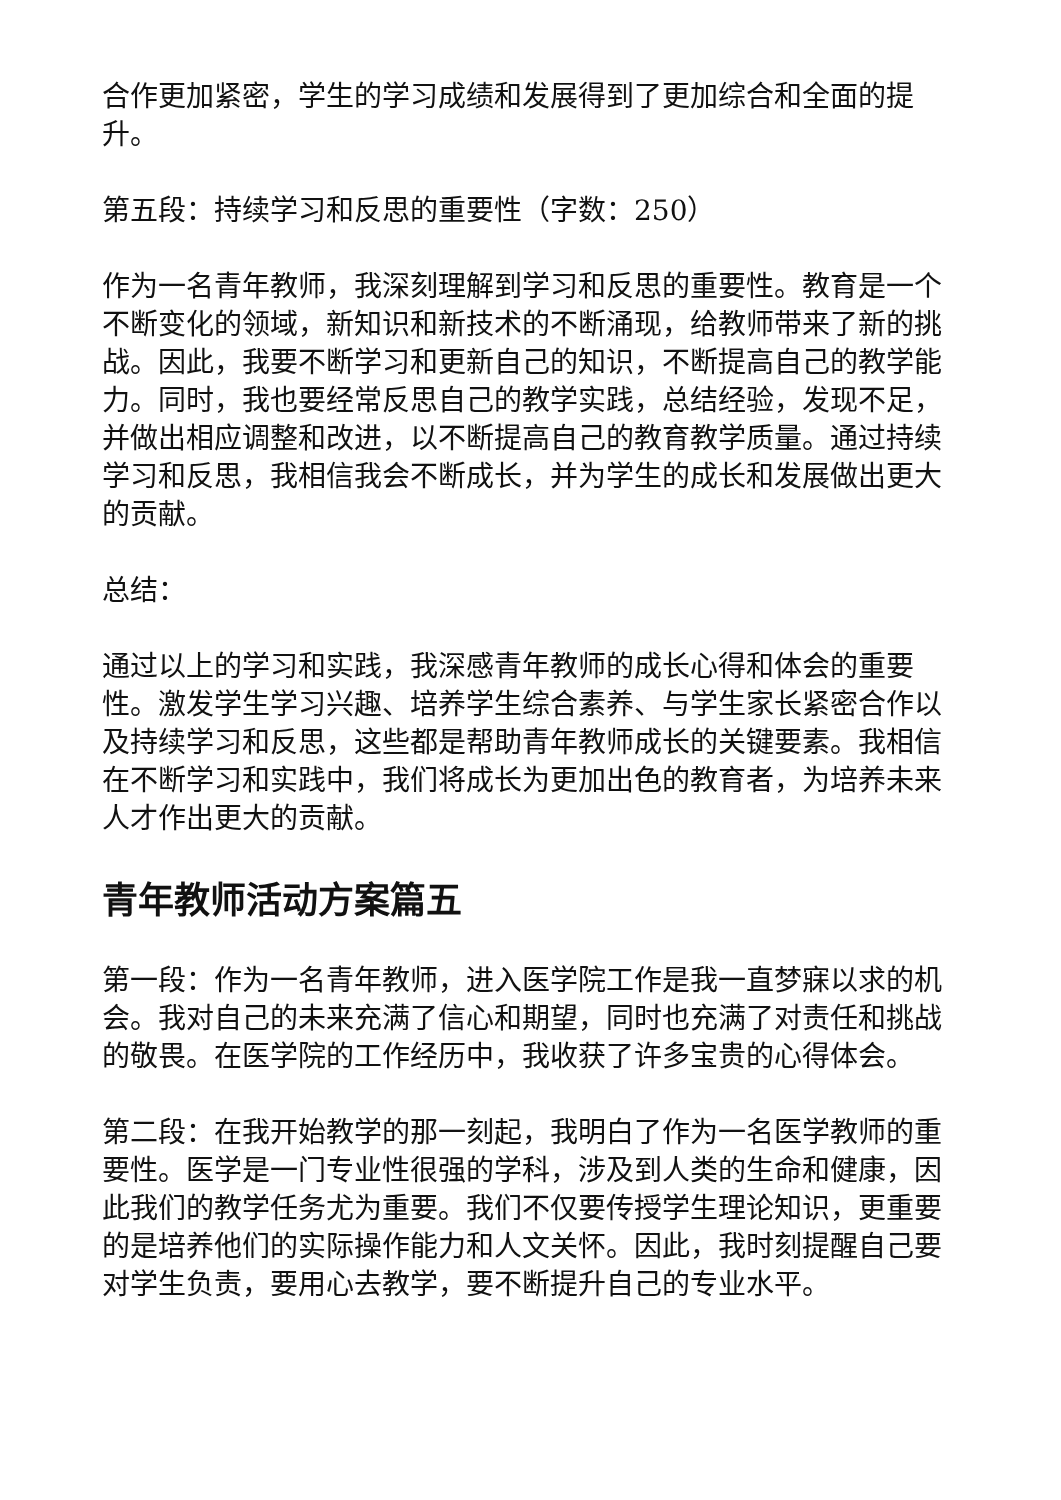合作更加紧密，学生的学习成绩和发展得到了更加综合和全面的提升。
第五段：持续学习和反思的重要性（字数：250）
作为一名青年教师，我深刻理解到学习和反思的重要性。教育是一个不断变化的领域，新知识和新技术的不断涌现，给教师带来了新的挑战。因此，我要不断学习和更新自己的知识，不断提高自己的教学能力。同时，我也要经常反思自己的教学实践，总结经验，发现不足，并做出相应调整和改进，以不断提高自己的教育教学质量。通过持续学习和反思，我相信我会不断成长，并为学生的成长和发展做出更大的贡献。
总结：
通过以上的学习和实践，我深感青年教师的成长心得和体会的重要性。激发学生学习兴趣、培养学生综合素养、与学生家长紧密合作以及持续学习和反思，这些都是帮助青年教师成长的关键要素。我相信在不断学习和实践中，我们将成长为更加出色的教育者，为培养未来人才作出更大的贡献。
青年教师活动方案篇五
第一段：作为一名青年教师，进入医学院工作是我一直梦寐以求的机会。我对自己的未来充满了信心和期望，同时也充满了对责任和挑战的敬畏。在医学院的工作经历中，我收获了许多宝贵的心得体会。
第二段：在我开始教学的那一刻起，我明白了作为一名医学教师的重要性。医学是一门专业性很强的学科，涉及到人类的生命和健康，因此我们的教学任务尤为重要。我们不仅要传授学生理论知识，更重要的是培养他们的实际操作能力和人文关怀。因此，我时刻提醒自己要对学生负责，要用心去教学，要不断提升自己的专业水平。